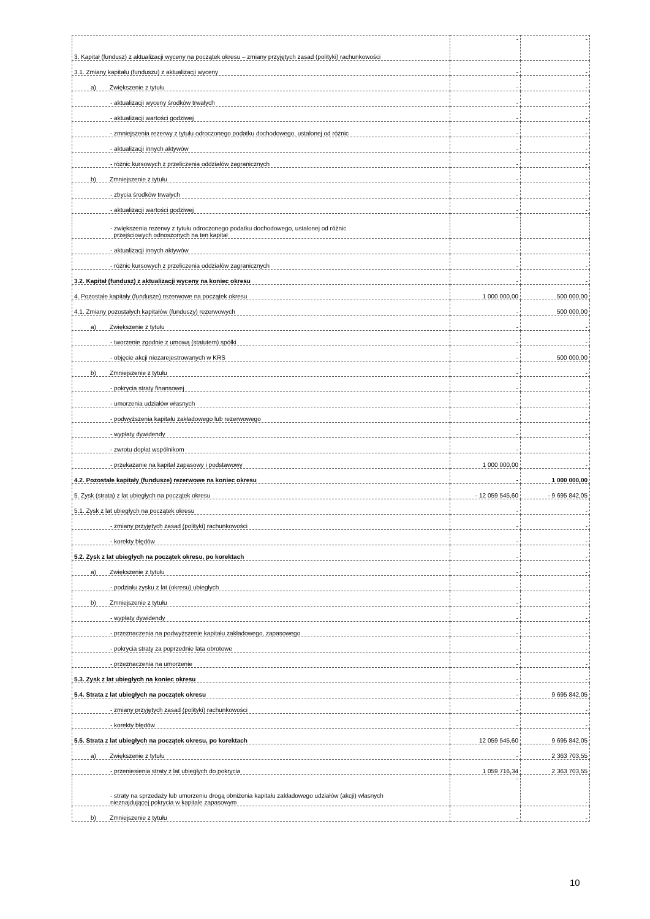| 3. Kapitał (fundusz) z aktualizacji wyceny na początek okresu – zmiany przyjętych zasad (polityki) rachunkowości | - | - |
| 3.1. Zmiany kapitału (funduszu) z aktualizacji wyceny | - | - |
| a) Zwiększenie z tytułu | - | - |
| - aktualizacji wyceny środków trwałych | - | - |
| - aktualizacji wartości godziwej | - | - |
| - zmniejszenia rezerwy z tytułu odroczonego podatku dochodowego, ustalonej od różnic | - | - |
| - aktualizacji innych aktywów | - | - |
| - różnic kursowych z przeliczenia oddziałów zagranicznych | - | - |
| b) Zmniejszenie z tytułu | - | - |
| - zbycia środków trwałych | - | - |
| - aktualizacji wartości godziwej | - | - |
| - zwiększenia rezerwy z tytułu odroczonego podatku dochodowego, ustalonej od różnic przejściowych odnoszonych na ten kapitał | - | - |
| - aktualizacji innych aktywów | - | - |
| - różnic kursowych z przeliczenia oddziałów zagranicznych | - | - |
| 3.2. Kapitał (fundusz) z aktualizacji wyceny na koniec okresu | - | - |
| 4. Pozostałe kapitały (fundusze) rezerwowe na początek okresu | 1 000 000,00 | 500 000,00 |
| 4.1. Zmiany pozostałych kapitałów (funduszy) rezerwowych | - | 500 000,00 |
| a) Zwiększenie z tytułu | - | - |
| - tworzenie zgodnie z umową (statutem) spółki | - | - |
| - objęcie akcji niezarejestrowanych w KRS | - | 500 000,00 |
| b) Zmniejszenie z tytułu | - | - |
| - pokrycia straty finansowej | - | - |
| - umorzenia udziałów własnych | - | - |
| - podwyższenia kapitału zakładowego lub rezerwowego | - | - |
| - wypłaty dywidendy | - | - |
| - zwrotu dopłat wspólnikom | - | - |
| - przekazanie na kapitał zapasowy i podstawowy | 1 000 000,00 | - |
| 4.2. Pozostałe kapitały (fundusze) rezerwowe na koniec okresu | - | 1 000 000,00 |
| 5. Zysk (strata) z lat ubiegłych na początek okresu | - 12 059 545,60 | - 9 695 842,05 |
| 5.1. Zysk z lat ubiegłych na początek okresu | - | - |
| - zmiany przyjętych zasad (polityki) rachunkowości | - | - |
| - korekty błędów | - | - |
| 5.2. Zysk z lat ubiegłych na początek okresu, po korektach | - | - |
| a) Zwiększenie z tytułu | - | - |
| - podziału zysku z lat (okresu) ubiegłych | - | - |
| b) Zmniejszenie z tytułu | - | - |
| - wypłaty dywidendy | - | - |
| - przeznaczenia na podwyższenie kapitału zakładowego, zapasowego | - | - |
| - pokrycia straty za poprzednie lata obrotowe | - | - |
| - przeznaczenia na umorzenie | - | - |
| 5.3. Zysk z lat ubiegłych na koniec okresu | - | - |
| 5.4. Strata z lat ubiegłych na początek okresu | - | 9 695 842,05 |
| - zmiany przyjętych zasad (polityki) rachunkowości | - | - |
| - korekty błędów | - | - |
| 5.5. Strata z lat ubiegłych na początek okresu, po korektach | 12 059 545,60 | 9 695 842,05 |
| a) Zwiększenie z tytułu | - | 2 363 703,55 |
| - przeniesienia straty z lat ubiegłych do pokrycia | 1 059 716,34 | 2 363 703,55 |
| - straty na sprzedaży lub umorzeniu drogą obniżenia kapitału zakładowego udziałów (akcji) własnych nieznajdującej pokrycia w kapitale zapasowym | - | - |
| b) Zmniejszenie z tytułu | - | - |
10